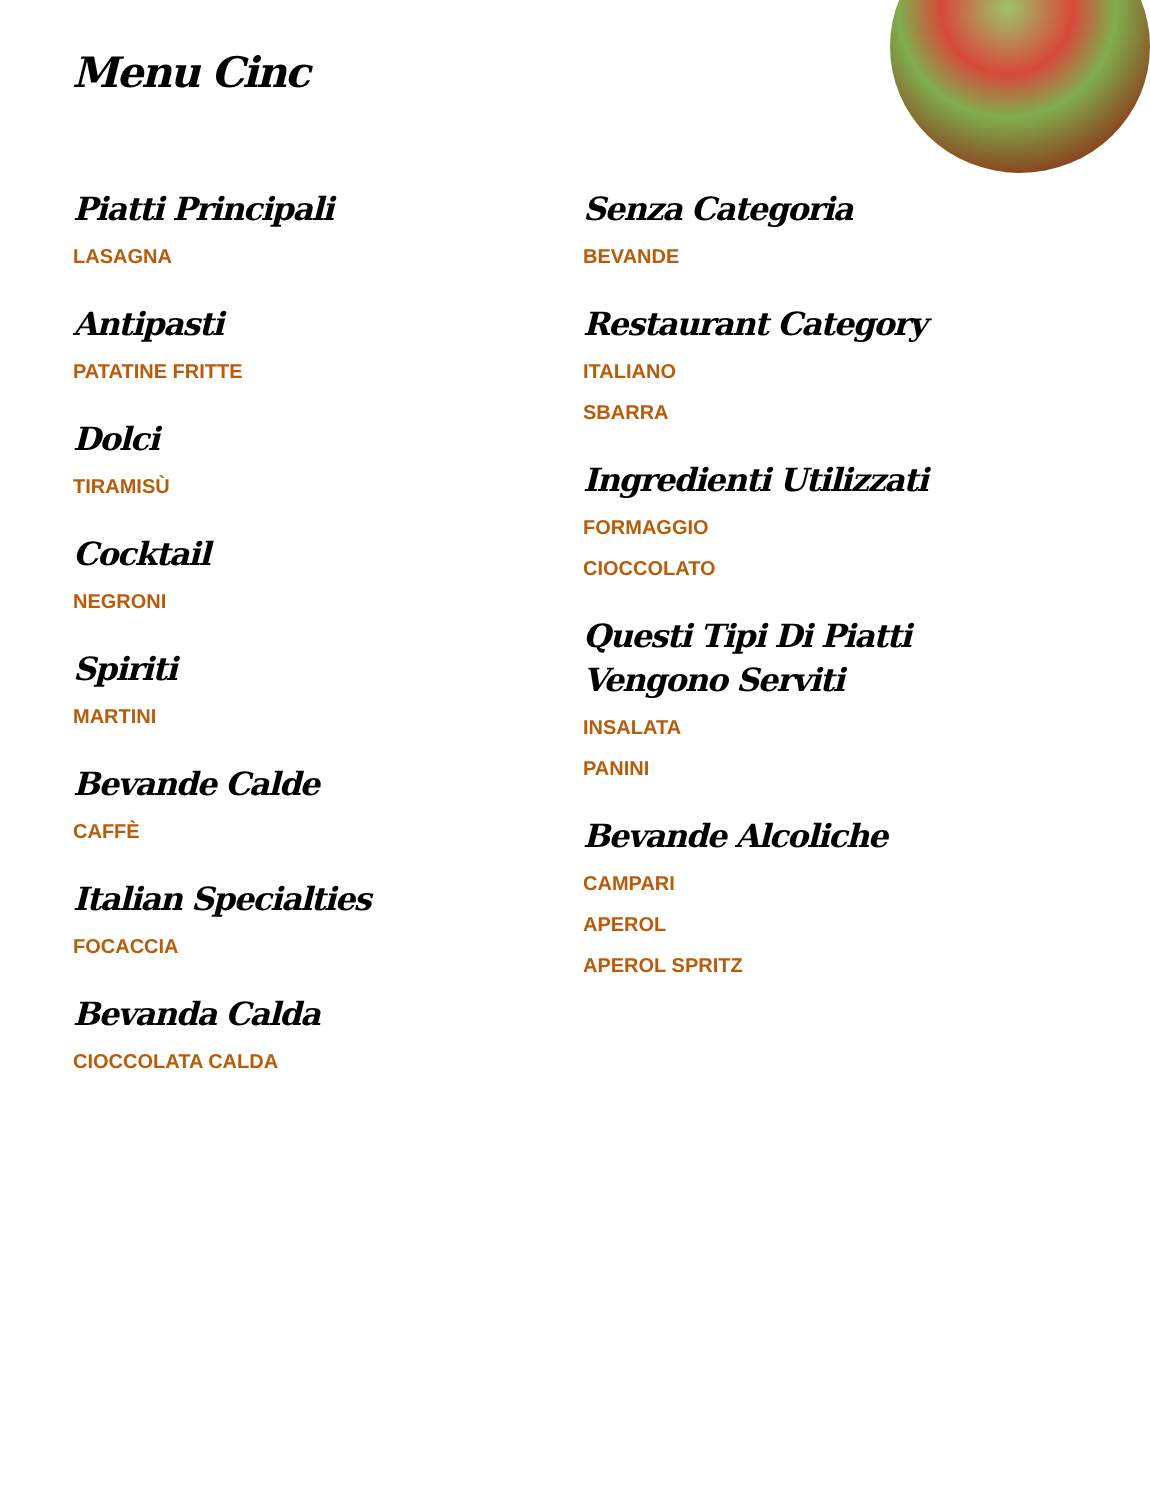Menu Cinc
Piatti Principali
LASAGNA
Antipasti
PATATINE FRITTE
Dolci
TIRAMISÙ
Cocktail
NEGRONI
Spiriti
MARTINI
Bevande Calde
CAFFÈ
Italian Specialties
FOCACCIA
Bevanda Calda
CIOCCOLATA CALDA
Senza Categoria
BEVANDE
Restaurant Category
ITALIANO
SBARRA
Ingredienti Utilizzati
FORMAGGIO
CIOCCOLATO
Questi Tipi Di Piatti Vengono Serviti
INSALATA
PANINI
Bevande Alcoliche
CAMPARI
APEROL
APEROL SPRITZ